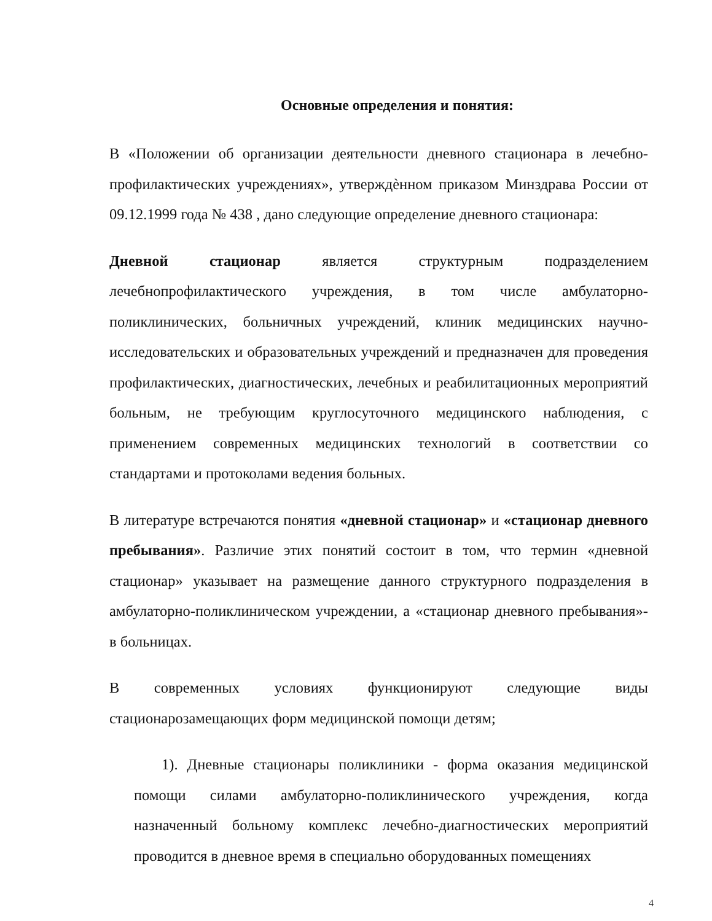Основные определения и понятия:
В «Положении об организации деятельности дневного стационара в лечебно-профилактических учреждениях», утверждѐнном приказом Минздрава России от 09.12.1999 года № 438 , дано следующие определение дневного стационара:
Дневной стационар является структурным подразделением лечебнопрофилактического учреждения, в том числе амбулаторно-поликлинических, больничных учреждений, клиник медицинских научно-исследовательских и образовательных учреждений и предназначен для проведения профилактических, диагностических, лечебных и реабилитационных мероприятий больным, не требующим круглосуточного медицинского наблюдения, с применением современных медицинских технологий в соответствии со стандартами и протоколами ведения больных.
В литературе встречаются понятия «дневной стационар» и «стационар дневного пребывания». Различие этих понятий состоит в том, что термин «дневной стационар» указывает на размещение данного структурного подразделения в амбулаторно-поликлиническом учреждении, а «стационар дневного пребывания»- в больницах.
В современных условиях функционируют следующие виды стационарозамещающих форм медицинской помощи детям;
1). Дневные стационары поликлиники - форма оказания медицинской помощи силами амбулаторно-поликлинического учреждения, когда назначенный больному комплекс лечебно-диагностических мероприятий проводится в дневное время в специально оборудованных помещениях
4